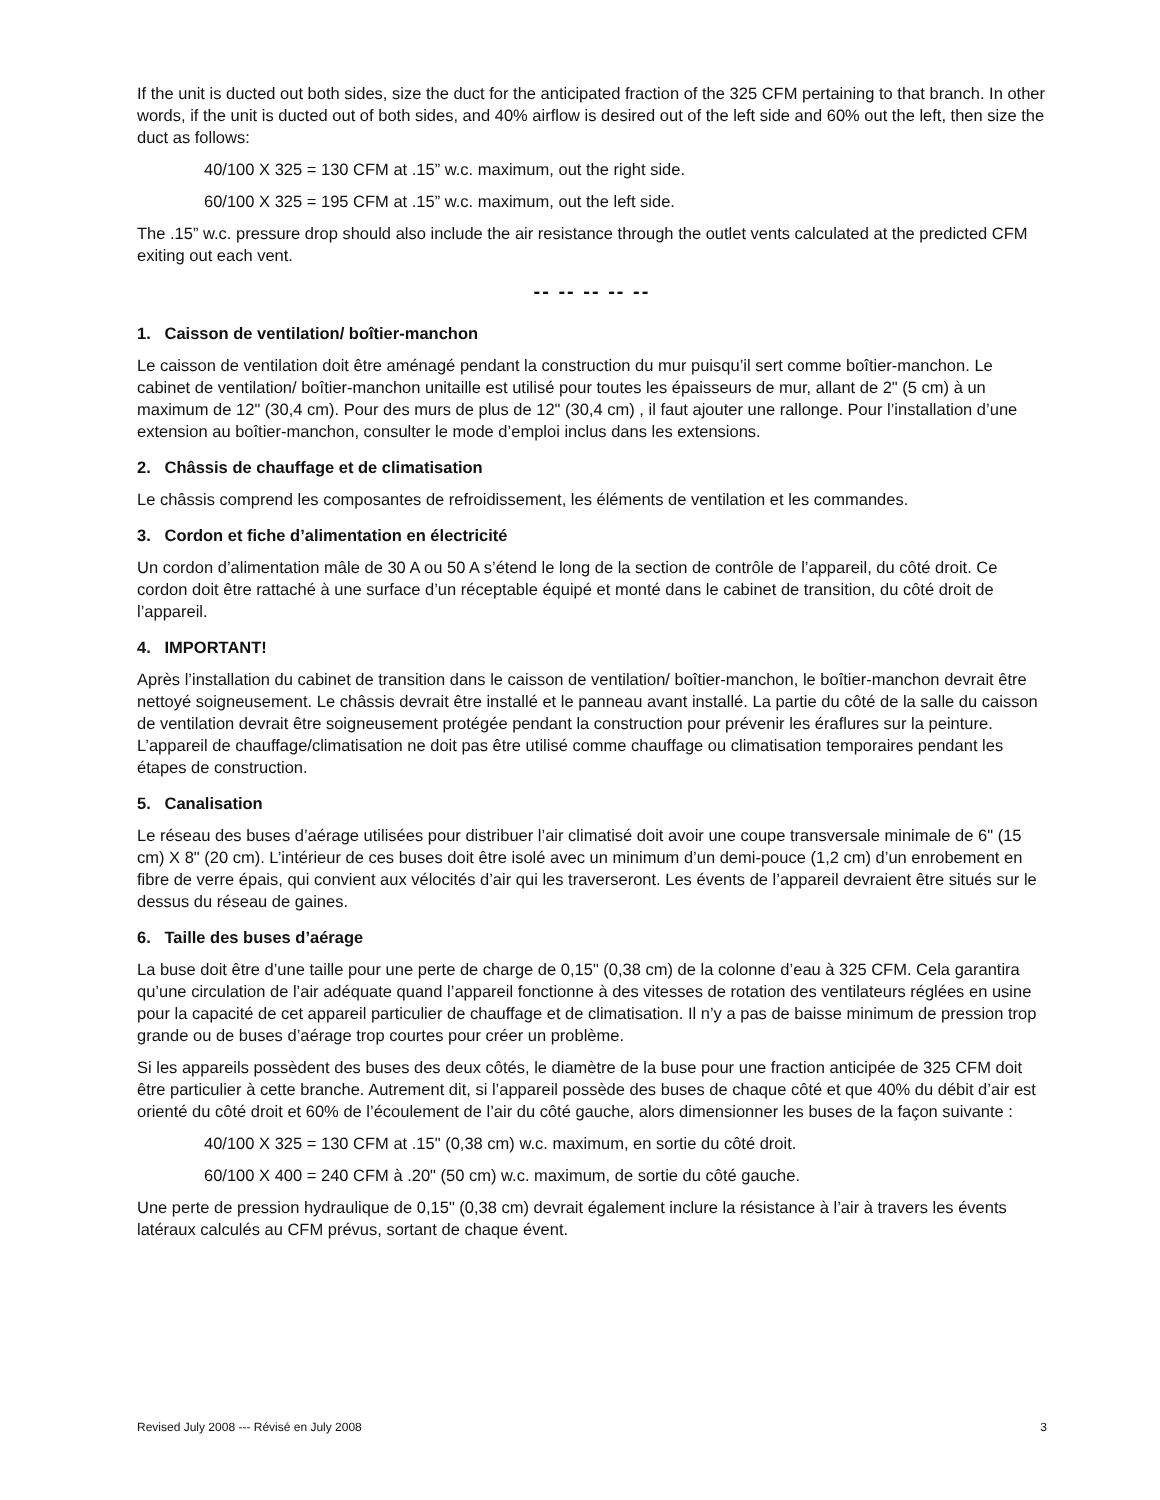If the unit is ducted out both sides, size the duct for the anticipated fraction of the 325 CFM pertaining to that branch. In other words, if the unit is ducted out of both sides, and 40% airflow is desired out of the left side and 60% out the left, then size the duct as follows:
40/100 X 325 = 130 CFM at .15” w.c. maximum, out the right side.
60/100 X 325 = 195 CFM at .15” w.c. maximum, out the left side.
The .15” w.c. pressure drop should also include the air resistance through the outlet vents calculated at the predicted CFM exiting out each vent.
-- -- -- -- --
1. Caisson de ventilation/ boîtier-manchon
Le caisson de ventilation doit être aménagé pendant la construction du mur puisqu’il sert comme boîtier-manchon. Le cabinet de ventilation/ boîtier-manchon unitaille est utilisé pour toutes les épaisseurs de mur, allant de 2" (5 cm) à un maximum de 12" (30,4 cm). Pour des murs de plus de 12" (30,4 cm) , il faut ajouter une rallonge. Pour l’installation d’une extension au boîtier-manchon, consulter le mode d’emploi inclus dans les extensions.
2. Châssis de chauffage et de climatisation
Le châssis comprend les composantes de refroidissement, les éléments de ventilation et les commandes.
3. Cordon et fiche d’alimentation en électricité
Un cordon d’alimentation mâle de 30 A ou 50 A s’étend le long de la section de contrôle de l’appareil, du côté droit. Ce cordon doit être rattaché à une surface d’un réceptable équipé et monté dans le cabinet de transition, du côté droit de l’appareil.
4. IMPORTANT!
Après l’installation du cabinet de transition dans le caisson de ventilation/ boîtier-manchon, le boîtier-manchon devrait être nettoyé soigneusement. Le châssis devrait être installé et le panneau avant installé. La partie du côté de la salle du caisson de ventilation devrait être soigneusement protégée pendant la construction pour prévenir les éraflures sur la peinture. L’appareil de chauffage/climatisation ne doit pas être utilisé comme chauffage ou climatisation temporaires pendant les étapes de construction.
5. Canalisation
Le réseau des buses d’aérage utilisées pour distribuer l’air climatisé doit avoir une coupe transversale minimale de 6" (15 cm) X 8" (20 cm). L’intérieur de ces buses doit être isolé avec un minimum d’un demi-pouce (1,2 cm) d’un enrobement en fibre de verre épais, qui convient aux vélocités d’air qui les traverseront. Les évents de l’appareil devraient être situés sur le dessus du réseau de gaines.
6. Taille des buses d’aérage
La buse doit être d’une taille pour une perte de charge de 0,15" (0,38 cm) de la colonne d’eau à 325 CFM. Cela garantira qu’une circulation de l’air adéquate quand l’appareil fonctionne à des vitesses de rotation des ventilateurs réglées en usine pour la capacité de cet appareil particulier de chauffage et de climatisation. Il n’y a pas de baisse minimum de pression trop grande ou de buses d’aérage trop courtes pour créer un problème.
Si les appareils possèdent des buses des deux côtés, le diamètre de la buse pour une fraction anticipée de 325 CFM doit être particulier à cette branche. Autrement dit, si l’appareil possède des buses de chaque côté et que 40% du débit d’air est orienté du côté droit et 60% de l’écoulement de l’air du côté gauche, alors dimensionner les buses de la façon suivante :
40/100 X 325 = 130 CFM at .15" (0,38 cm) w.c. maximum, en sortie du côté droit.
60/100 X 400 = 240 CFM à .20" (50 cm) w.c. maximum, de sortie du côté gauche.
Une perte de pression hydraulique de 0,15" (0,38 cm) devrait également inclure la résistance à l’air à travers les évents latéraux calculés au CFM prévus, sortant de chaque évent.
Revised July 2008 --- Révisé en July 2008 3